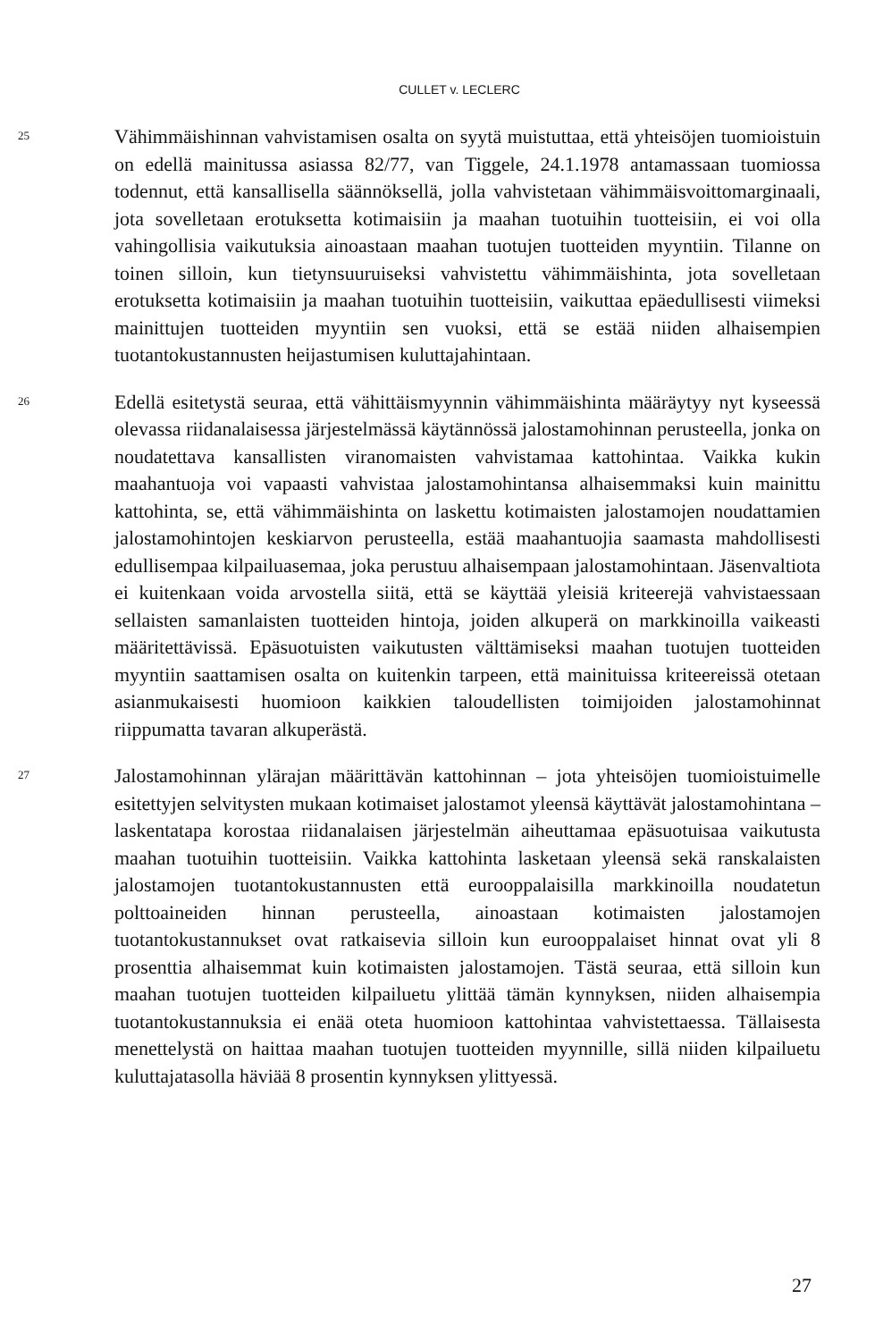CULLET v. LECLERC
25
Vähimmäishinnan vahvistamisen osalta on syytä muistuttaa, että yhteisöjen tuomioistuin on edellä mainitussa asiassa 82/77, van Tiggele, 24.1.1978 antamassaan tuomiossa todennut, että kansallisella säännöksellä, jolla vahvistetaan vähimmäisvoittomarginaali, jota sovelletaan erotuksetta kotimaisiin ja maahan tuotuihin tuotteisiin, ei voi olla vahingollisia vaikutuksia ainoastaan maahan tuotujen tuotteiden myyntiin. Tilanne on toinen silloin, kun tietynsuuruiseksi vahvistettu vähimmäishinta, jota sovelletaan erotuksetta kotimaisiin ja maahan tuotuihin tuotteisiin, vaikuttaa epäedullisesti viimeksi mainittujen tuotteiden myyntiin sen vuoksi, että se estää niiden alhaisempien tuotantokustannusten heijastumisen kuluttajahintaan.
26
Edellä esitetystä seuraa, että vähittäismyynnin vähimmäishinta määräytyy nyt kyseessä olevassa riidanalaisessa järjestelmässä käytännössä jalostamohinnan perusteella, jonka on noudatettava kansallisten viranomaisten vahvistamaa kattohintaa. Vaikka kukin maahantuoja voi vapaasti vahvistaa jalostamohintansa alhaisemmaksi kuin mainittu kattohinta, se, että vähimmäishinta on laskettu kotimaisten jalostamojen noudattamien jalostamohintojen keskiarvon perusteella, estää maahantuojia saamasta mahdollisesti edullisempaa kilpailuasemaa, joka perustuu alhaisempaan jalostamohintaan. Jäsenvaltiota ei kuitenkaan voida arvostella siitä, että se käyttää yleisiä kriteerejä vahvistaessaan sellaisten samanlaisten tuotteiden hintoja, joiden alkuperä on markkinoilla vaikeasti määritettävissä. Epäsuotuisten vaikutusten välttämiseksi maahan tuotujen tuotteiden myyntiin saattamisen osalta on kuitenkin tarpeen, että mainituissa kriteereissä otetaan asianmukaisesti huomioon kaikkien taloudellisten toimijoiden jalostamohinnat riippumatta tavaran alkuperästä.
27
Jalostamohinnan ylärajan määrittävän kattohinnan – jota yhteisöjen tuomioistuimelle esitettyjen selvitysten mukaan kotimaiset jalostamot yleensä käyttävät jalostamohintana – laskentatapa korostaa riidanalaisen järjestelmän aiheuttamaa epäsuotuisaa vaikutusta maahan tuotuihin tuotteisiin. Vaikka kattohinta lasketaan yleensä sekä ranskalaisten jalostamojen tuotantokustannusten että eurooppalaisilla markkinoilla noudatetun polttoaineiden hinnan perusteella, ainoastaan kotimaisten jalostamojen tuotantokustannukset ovat ratkaisevia silloin kun eurooppalaiset hinnat ovat yli 8 prosenttia alhaisemmat kuin kotimaisten jalostamojen. Tästä seuraa, että silloin kun maahan tuotujen tuotteiden kilpailuetu ylittää tämän kynnyksen, niiden alhaisempia tuotantokustannuksia ei enää oteta huomioon kattohintaa vahvistettaessa. Tällaisesta menettelystä on haittaa maahan tuotujen tuotteiden myynnille, sillä niiden kilpailuetu kuluttajatasolla häviää 8 prosentin kynnyksen ylittyessä.
27